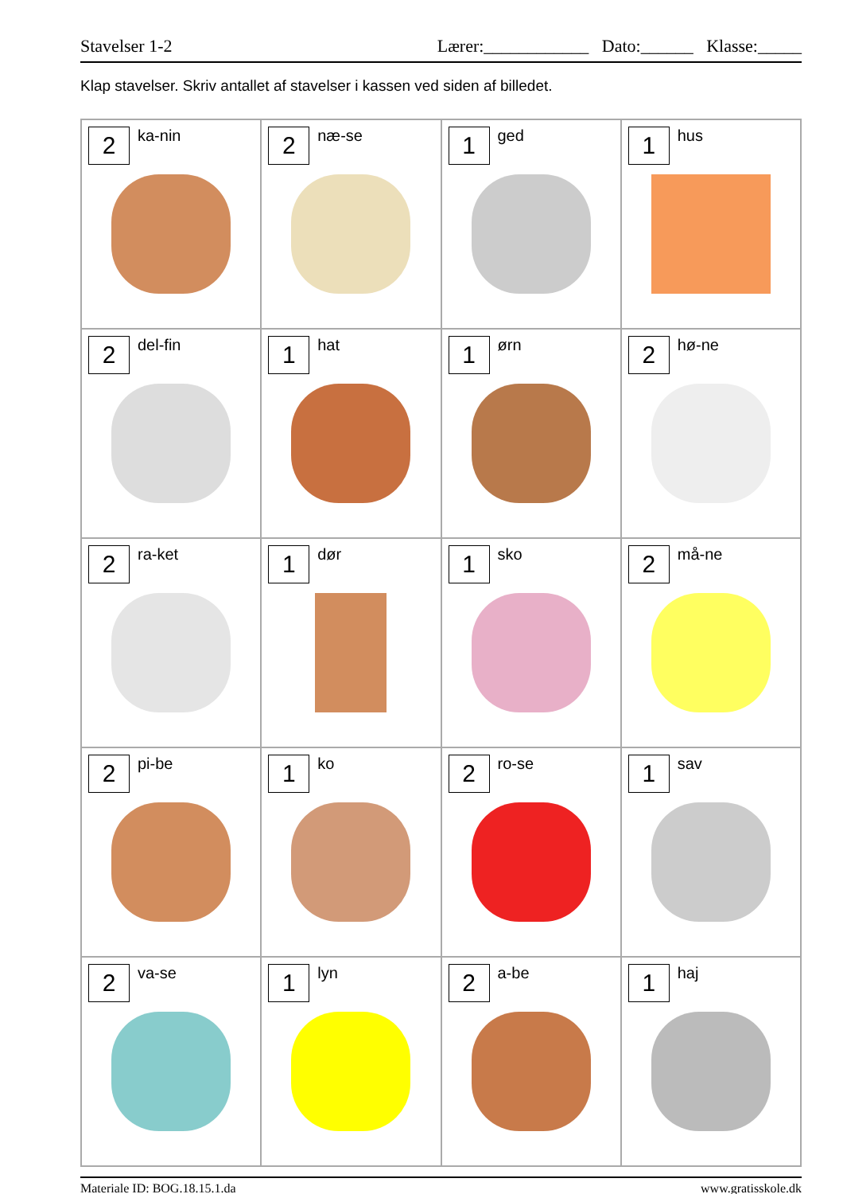Stavelser 1-2 Lærer:____________ Dato:______ Klasse:_____
Klap stavelser. Skriv antallet af stavelser i kassen ved siden af billedet.
| 2 ka-nin | 2 næ-se | 1 ged | 1 hus |
| 2 del-fin | 1 hat | 1 ørn | 2 hø-ne |
| 2 ra-ket | 1 dør | 1 sko | 2 må-ne |
| 2 pi-be | 1 ko | 2 ro-se | 1 sav |
| 2 va-se | 1 lyn | 2 a-be | 1 haj |
Materiale ID: BOG.18.15.1.da www.gratisskole.dk